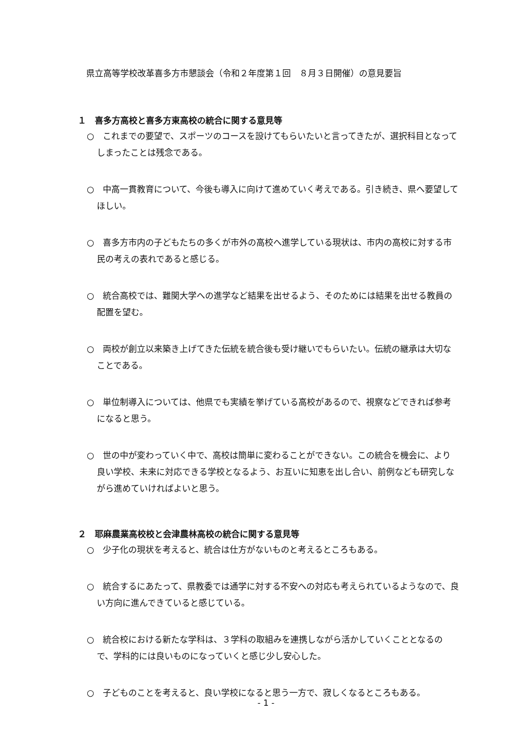県立高等学校改革喜多方市懇談会（令和２年度第１回　８月３日開催）の意見要旨
１　喜多方高校と喜多方東高校の統合に関する意見等
○　これまでの要望で、スポーツのコースを設けてもらいたいと言ってきたが、選択科目となってしまったことは残念である。
○　中高一貫教育について、今後も導入に向けて進めていく考えである。引き続き、県へ要望してほしい。
○　喜多方市内の子どもたちの多くが市外の高校へ進学している現状は、市内の高校に対する市民の考えの表れであると感じる。
○　統合高校では、難関大学への進学など結果を出せるよう、そのためには結果を出せる教員の配置を望む。
○　両校が創立以来築き上げてきた伝統を統合後も受け継いでもらいたい。伝統の継承は大切なことである。
○　単位制導入については、他県でも実績を挙げている高校があるので、視察などできれば参考になると思う。
○　世の中が変わっていく中で、高校は簡単に変わることができない。この統合を機会に、より良い学校、未来に対応できる学校となるよう、お互いに知恵を出し合い、前例なども研究しながら進めていければよいと思う。
２　耶麻農業高校校と会津農林高校の統合に関する意見等
○　少子化の現状を考えると、統合は仕方がないものと考えるところもある。
○　統合するにあたって、県教委では通学に対する不安への対応も考えられているようなので、良い方向に進んできていると感じている。
○　統合校における新たな学科は、３学科の取組みを連携しながら活かしていくこととなるので、学科的には良いものになっていくと感じ少し安心した。
○　子どものことを考えると、良い学校になると思う一方で、寂しくなるところもある。
- 1 -